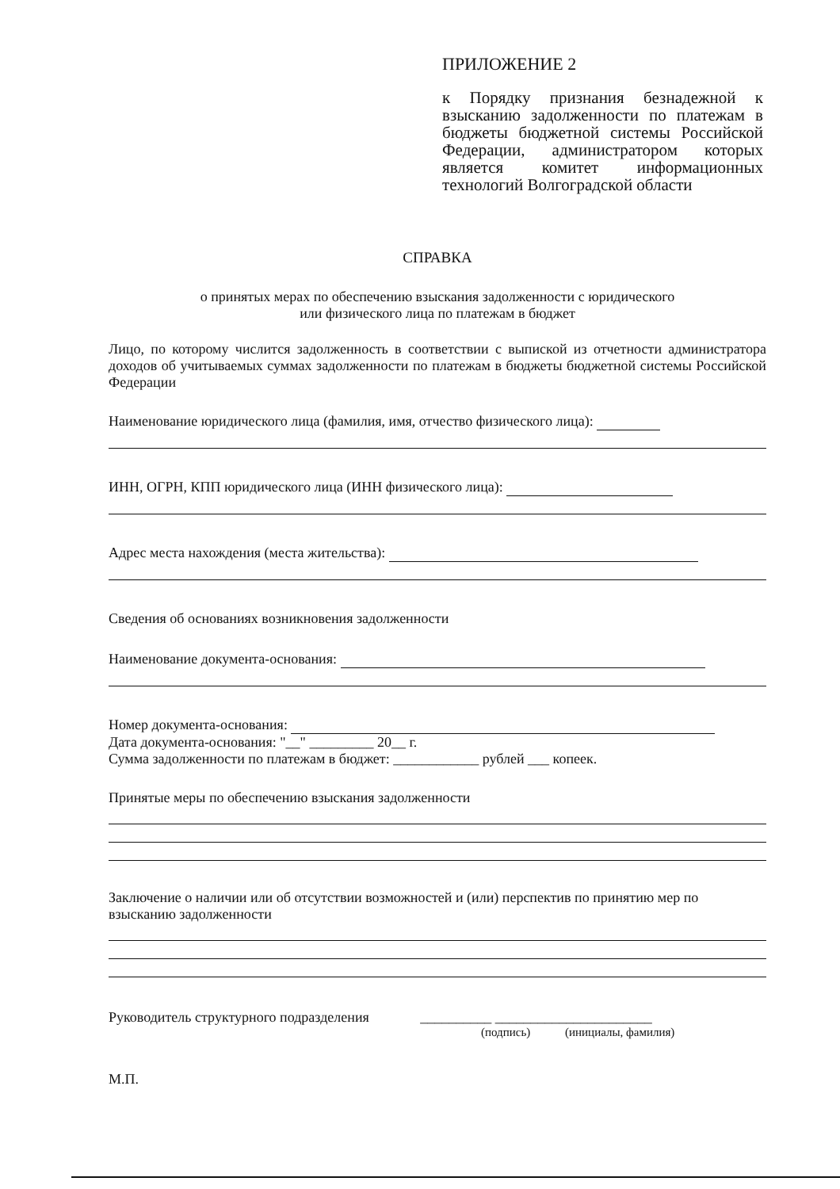ПРИЛОЖЕНИЕ 2
к Порядку признания безнадежной к взысканию задолженности по платежам в бюджеты бюджетной системы Российской Федерации, администратором которых является комитет информационных технологий Волгоградской области
СПРАВКА
о принятых мерах по обеспечению взыскания задолженности с юридического
или физического лица по платежам в бюджет
Лицо, по которому числится задолженность в соответствии с выпиской из отчетности администратора доходов об учитываемых суммах задолженности по платежам в бюджеты бюджетной системы Российской Федерации
Наименование юридического лица (фамилия, имя, отчество физического лица):
ИНН, ОГРН, КПП юридического лица (ИНН физического лица):
Адрес места нахождения (места жительства):
Сведения об основаниях возникновения задолженности
Наименование документа-основания:
Номер документа-основания:
Дата документа-основания: "__" _________ 20__ г.
Сумма задолженности по платежам в бюджет: ____________ рублей ___ копеек.
Принятые меры по обеспечению взыскания задолженности
Заключение о наличии или об отсутствии возможностей и (или) перспектив по принятию мер по взысканию задолженности
Руководитель структурного подразделения __________ ______________________
(подпись) (инициалы, фамилия)
М.П.